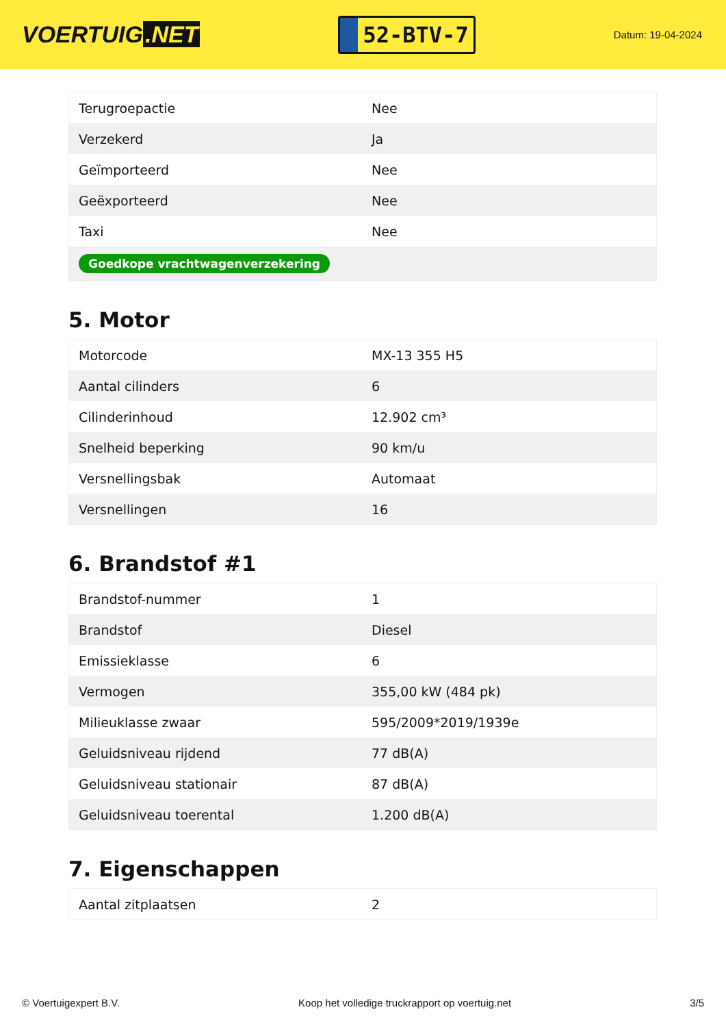VOERTUIG.NET
52-BTV-7
Datum: 19-04-2024
| Terugroepactie | Nee |
| Verzekerd | Ja |
| Geïmporteerd | Nee |
| Geëxporteerd | Nee |
| Taxi | Nee |
| Goedkope vrachtwagenverzekering | |
5. Motor
| Motorcode | MX-13 355 H5 |
| Aantal cilinders | 6 |
| Cilinderinhoud | 12.902 cm³ |
| Snelheid beperking | 90 km/u |
| Versnellingsbak | Automaat |
| Versnellingen | 16 |
6. Brandstof #1
| Brandstof-nummer | 1 |
| Brandstof | Diesel |
| Emissieklasse | 6 |
| Vermogen | 355,00 kW (484 pk) |
| Milieuklasse zwaar | 595/2009*2019/1939e |
| Geluidsniveau rijdend | 77 dB(A) |
| Geluidsniveau stationair | 87 dB(A) |
| Geluidsniveau toerental | 1.200 dB(A) |
7. Eigenschappen
| Aantal zitplaatsen | 2 |
© Voertuigexpert B.V. Koop het volledige truckrapport op voertuig.net 3/5